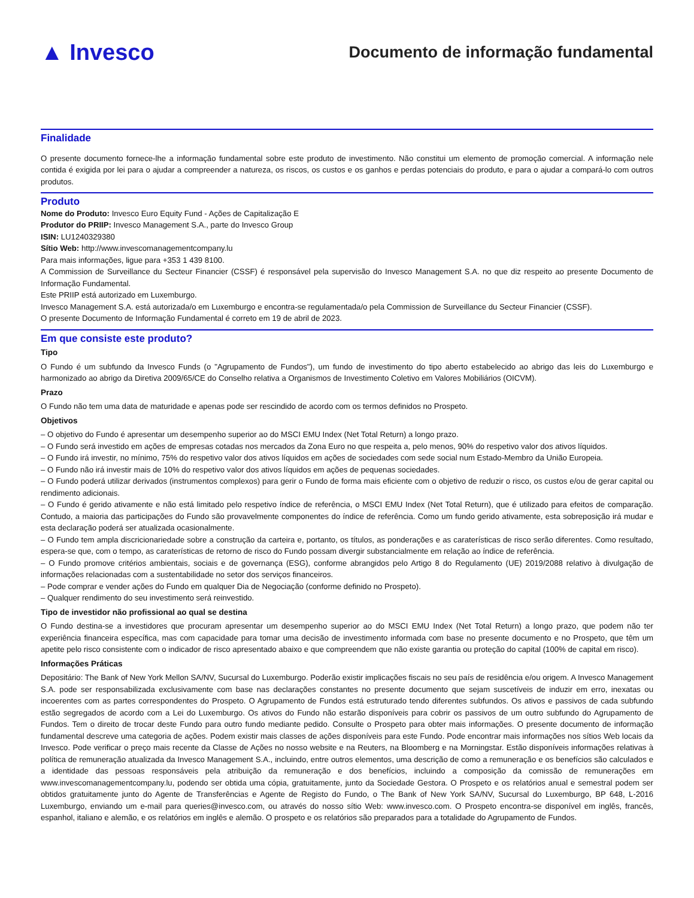▲ Invesco
Documento de informação fundamental
Finalidade
O presente documento fornece-lhe a informação fundamental sobre este produto de investimento. Não constitui um elemento de promoção comercial. A informação nele contida é exigida por lei para o ajudar a compreender a natureza, os riscos, os custos e os ganhos e perdas potenciais do produto, e para o ajudar a compará-lo com outros produtos.
Produto
Nome do Produto: Invesco Euro Equity Fund - Ações de Capitalização E
Produtor do PRIIP: Invesco Management S.A., parte do Invesco Group
ISIN: LU1240329380
Sítio Web: http://www.invescomanagementcompany.lu
Para mais informações, ligue para +353 1 439 8100.
A Commission de Surveillance du Secteur Financier (CSSF) é responsável pela supervisão do Invesco Management S.A. no que diz respeito ao presente Documento de Informação Fundamental.
Este PRIIP está autorizado em Luxemburgo.
Invesco Management S.A. está autorizada/o em Luxemburgo e encontra-se regulamentada/o pela Commission de Surveillance du Secteur Financier (CSSF).
O presente Documento de Informação Fundamental é correto em 19 de abril de 2023.
Em que consiste este produto?
Tipo
O Fundo é um subfundo da Invesco Funds (o "Agrupamento de Fundos"), um fundo de investimento do tipo aberto estabelecido ao abrigo das leis do Luxemburgo e harmonizado ao abrigo da Diretiva 2009/65/CE do Conselho relativa a Organismos de Investimento Coletivo em Valores Mobiliários (OICVM).
Prazo
O Fundo não tem uma data de maturidade e apenas pode ser rescindido de acordo com os termos definidos no Prospeto.
Objetivos
– O objetivo do Fundo é apresentar um desempenho superior ao do MSCI EMU Index (Net Total Return) a longo prazo.
– O Fundo será investido em ações de empresas cotadas nos mercados da Zona Euro no que respeita a, pelo menos, 90% do respetivo valor dos ativos líquidos.
– O Fundo irá investir, no mínimo, 75% do respetivo valor dos ativos líquidos em ações de sociedades com sede social num Estado-Membro da União Europeia.
– O Fundo não irá investir mais de 10% do respetivo valor dos ativos líquidos em ações de pequenas sociedades.
– O Fundo poderá utilizar derivados (instrumentos complexos) para gerir o Fundo de forma mais eficiente com o objetivo de reduzir o risco, os custos e/ou de gerar capital ou rendimento adicionais.
– O Fundo é gerido ativamente e não está limitado pelo respetivo índice de referência, o MSCI EMU Index (Net Total Return), que é utilizado para efeitos de comparação. Contudo, a maioria das participações do Fundo são provavelmente componentes do índice de referência. Como um fundo gerido ativamente, esta sobreposição irá mudar e esta declaração poderá ser atualizada ocasionalmente.
– O Fundo tem ampla discricionariedade sobre a construção da carteira e, portanto, os títulos, as ponderações e as caraterísticas de risco serão diferentes. Como resultado, espera-se que, com o tempo, as caraterísticas de retorno de risco do Fundo possam divergir substancialmente em relação ao índice de referência.
– O Fundo promove critérios ambientais, sociais e de governança (ESG), conforme abrangidos pelo Artigo 8 do Regulamento (UE) 2019/2088 relativo à divulgação de informações relacionadas com a sustentabilidade no setor dos serviços financeiros.
– Pode comprar e vender ações do Fundo em qualquer Dia de Negociação (conforme definido no Prospeto).
– Qualquer rendimento do seu investimento será reinvestido.
Tipo de investidor não profissional ao qual se destina
O Fundo destina-se a investidores que procuram apresentar um desempenho superior ao do MSCI EMU Index (Net Total Return) a longo prazo, que podem não ter experiência financeira específica, mas com capacidade para tomar uma decisão de investimento informada com base no presente documento e no Prospeto, que têm um apetite pelo risco consistente com o indicador de risco apresentado abaixo e que compreendem que não existe garantia ou proteção do capital (100% de capital em risco).
Informações Práticas
Depositário: The Bank of New York Mellon SA/NV, Sucursal do Luxemburgo. Poderão existir implicações fiscais no seu país de residência e/ou origem. A Invesco Management S.A. pode ser responsabilizada exclusivamente com base nas declarações constantes no presente documento que sejam suscetíveis de induzir em erro, inexatas ou incoerentes com as partes correspondentes do Prospeto. O Agrupamento de Fundos está estruturado tendo diferentes subfundos. Os ativos e passivos de cada subfundo estão segregados de acordo com a Lei do Luxemburgo. Os ativos do Fundo não estarão disponíveis para cobrir os passivos de um outro subfundo do Agrupamento de Fundos. Tem o direito de trocar deste Fundo para outro fundo mediante pedido. Consulte o Prospeto para obter mais informações. O presente documento de informação fundamental descreve uma categoria de ações. Podem existir mais classes de ações disponíveis para este Fundo. Pode encontrar mais informações nos sítios Web locais da Invesco. Pode verificar o preço mais recente da Classe de Ações no nosso website e na Reuters, na Bloomberg e na Morningstar. Estão disponíveis informações relativas à política de remuneração atualizada da Invesco Management S.A., incluindo, entre outros elementos, uma descrição de como a remuneração e os benefícios são calculados e a identidade das pessoas responsáveis pela atribuição da remuneração e dos benefícios, incluindo a composição da comissão de remunerações em www.invescomanagementcompany.lu, podendo ser obtida uma cópia, gratuitamente, junto da Sociedade Gestora. O Prospeto e os relatórios anual e semestral podem ser obtidos gratuitamente junto do Agente de Transferências e Agente de Registo do Fundo, o The Bank of New York SA/NV, Sucursal do Luxemburgo, BP 648, L-2016 Luxemburgo, enviando um e-mail para queries@invesco.com, ou através do nosso sítio Web: www.invesco.com. O Prospeto encontra-se disponível em inglês, francês, espanhol, italiano e alemão, e os relatórios em inglês e alemão. O prospeto e os relatórios são preparados para a totalidade do Agrupamento de Fundos.